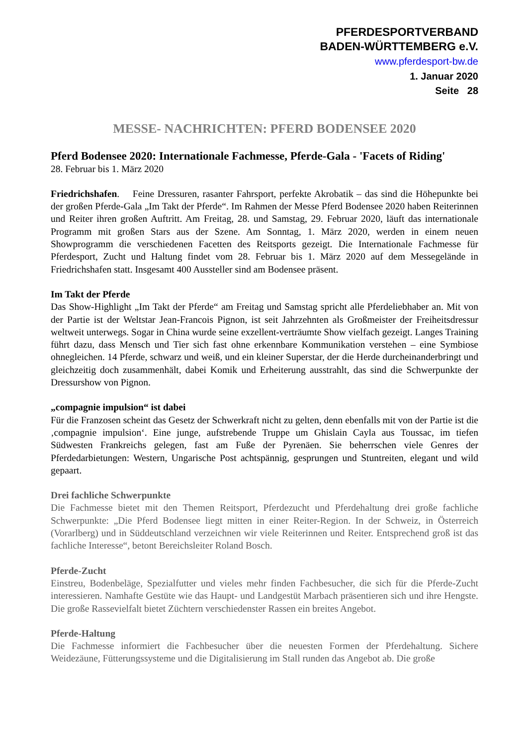PFERDESPORTVERBAND
BADEN-WÜRTTEMBERG e.V.
www.pferdesport-bw.de
1. Januar 2020
Seite 28
MESSE- NACHRICHTEN: PFERD BODENSEE 2020
Pferd Bodensee 2020: Internationale Fachmesse, Pferde-Gala - 'Facets of Riding'
28. Februar bis 1. März 2020
Friedrichshafen. Feine Dressuren, rasanter Fahrsport, perfekte Akrobatik – das sind die Höhepunkte bei der großen Pferde-Gala „Im Takt der Pferde“. Im Rahmen der Messe Pferd Bodensee 2020 haben Reiterinnen und Reiter ihren großen Auftritt. Am Freitag, 28. und Samstag, 29. Februar 2020, läuft das internationale Programm mit großen Stars aus der Szene. Am Sonntag, 1. März 2020, werden in einem neuen Showprogramm die verschiedenen Facetten des Reitsports gezeigt. Die Internationale Fachmesse für Pferdesport, Zucht und Haltung findet vom 28. Februar bis 1. März 2020 auf dem Messegelände in Friedrichshafen statt. Insgesamt 400 Aussteller sind am Bodensee präsent.
Im Takt der Pferde
Das Show-Highlight „Im Takt der Pferde“ am Freitag und Samstag spricht alle Pferdeliebhaber an. Mit von der Partie ist der Weltstar Jean-Francois Pignon, ist seit Jahrzehnten als Großmeister der Freiheitsdressur weltweit unterwegs. Sogar in China wurde seine exzellent-verträumte Show vielfach gezeigt. Langes Training führt dazu, dass Mensch und Tier sich fast ohne erkennbare Kommunikation verstehen – eine Symbiose ohnegleichen. 14 Pferde, schwarz und weiß, und ein kleiner Superstar, der die Herde durcheinanderbringt und gleichzeitig doch zusammenhält, dabei Komik und Erheiterung ausstrahlt, das sind die Schwerpunkte der Dressurshow von Pignon.
„compagnie impulsion“ ist dabei
Für die Franzosen scheint das Gesetz der Schwerkraft nicht zu gelten, denn ebenfalls mit von der Partie ist die ‚compagnie impulsion‘. Eine junge, aufstrebende Truppe um Ghislain Cayla aus Toussac, im tiefen Südwesten Frankreichs gelegen, fast am Fuße der Pyrenäen. Sie beherrschen viele Genres der Pferdedarbietungen: Western, Ungarische Post achtspännig, gesprungen und Stuntreiten, elegant und wild gepaart.
Drei fachliche Schwerpunkte
Die Fachmesse bietet mit den Themen Reitsport, Pferdezucht und Pferdehaltung drei große fachliche Schwerpunkte: „Die Pferd Bodensee liegt mitten in einer Reiter-Region. In der Schweiz, in Österreich (Vorarlberg) und in Süddeutschland verzeichnen wir viele Reiterinnen und Reiter. Entsprechend groß ist das fachliche Interesse“, betont Bereichsleiter Roland Bosch.
Pferde-Zucht
Einstreu, Bodenbeläge, Spezialfutter und vieles mehr finden Fachbesucher, die sich für die Pferde-Zucht interessieren. Namhafte Gestüte wie das Haupt- und Landgestüt Marbach präsentieren sich und ihre Hengste. Die große Rassevielfalt bietet Züchtern verschiedenster Rassen ein breites Angebot.
Pferde-Haltung
Die Fachmesse informiert die Fachbesucher über die neuesten Formen der Pferdehaltung. Sichere Weidezäune, Fütterungssysteme und die Digitalisierung im Stall runden das Angebot ab. Die große